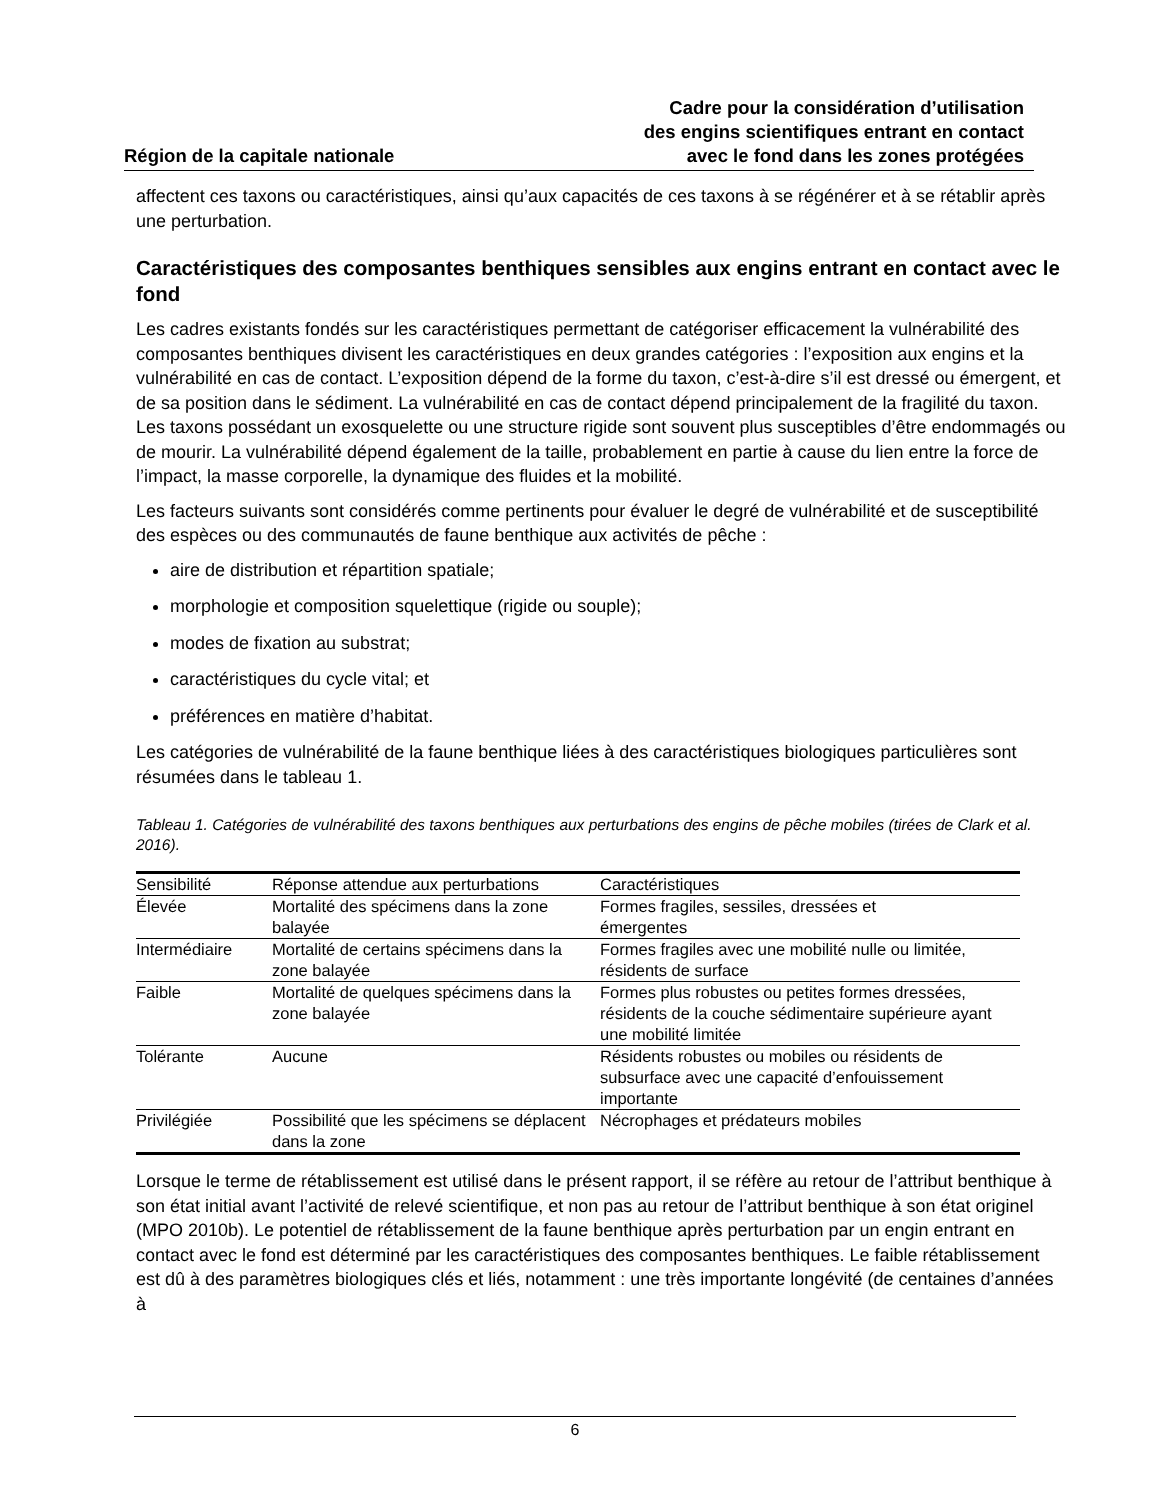Région de la capitale nationale
Cadre pour la considération d’utilisation
des engins scientifiques entrant en contact
avec le fond dans les zones protégées
affectent ces taxons ou caractéristiques, ainsi qu’aux capacités de ces taxons à se régénérer et à se rétablir après une perturbation.
Caractéristiques des composantes benthiques sensibles aux engins entrant en contact avec le fond
Les cadres existants fondés sur les caractéristiques permettant de catégoriser efficacement la vulnérabilité des composantes benthiques divisent les caractéristiques en deux grandes catégories : l’exposition aux engins et la vulnérabilité en cas de contact. L’exposition dépend de la forme du taxon, c’est-à-dire s’il est dressé ou émergent, et de sa position dans le sédiment. La vulnérabilité en cas de contact dépend principalement de la fragilité du taxon. Les taxons possédant un exosquelette ou une structure rigide sont souvent plus susceptibles d’être endommagés ou de mourir. La vulnérabilité dépend également de la taille, probablement en partie à cause du lien entre la force de l’impact, la masse corporelle, la dynamique des fluides et la mobilité.
Les facteurs suivants sont considérés comme pertinents pour évaluer le degré de vulnérabilité et de susceptibilité des espèces ou des communautés de faune benthique aux activités de pêche :
aire de distribution et répartition spatiale;
morphologie et composition squelettique (rigide ou souple);
modes de fixation au substrat;
caractéristiques du cycle vital; et
préférences en matière d’habitat.
Les catégories de vulnérabilité de la faune benthique liées à des caractéristiques biologiques particulières sont résumées dans le tableau 1.
Tableau 1. Catégories de vulnérabilité des taxons benthiques aux perturbations des engins de pêche mobiles (tirées de Clark et al. 2016).
| Sensibilité | Réponse attendue aux perturbations | Caractéristiques |
| --- | --- | --- |
| Élevée | Mortalité des spécimens dans la zone balayée | Formes fragiles, sessiles, dressées et émergentes |
| Intermédiaire | Mortalité de certains spécimens dans la zone balayée | Formes fragiles avec une mobilité nulle ou limitée, résidents de surface |
| Faible | Mortalité de quelques spécimens dans la zone balayée | Formes plus robustes ou petites formes dressées, résidents de la couche sédimentaire supérieure ayant une mobilité limitée |
| Tolérante | Aucune | Résidents robustes ou mobiles ou résidents de subsurface avec une capacité d’enfouissement importante |
| Privilégiée | Possibilité que les spécimens se déplacent dans la zone | Nécrophages et prédateurs mobiles |
Lorsque le terme de rétablissement est utilisé dans le présent rapport, il se réfère au retour de l’attribut benthique à son état initial avant l’activité de relevé scientifique, et non pas au retour de l’attribut benthique à son état originel (MPO 2010b). Le potentiel de rétablissement de la faune benthique après perturbation par un engin entrant en contact avec le fond est déterminé par les caractéristiques des composantes benthiques. Le faible rétablissement est dû à des paramètres biologiques clés et liés, notamment : une très importante longévité (de centaines d’années à
6